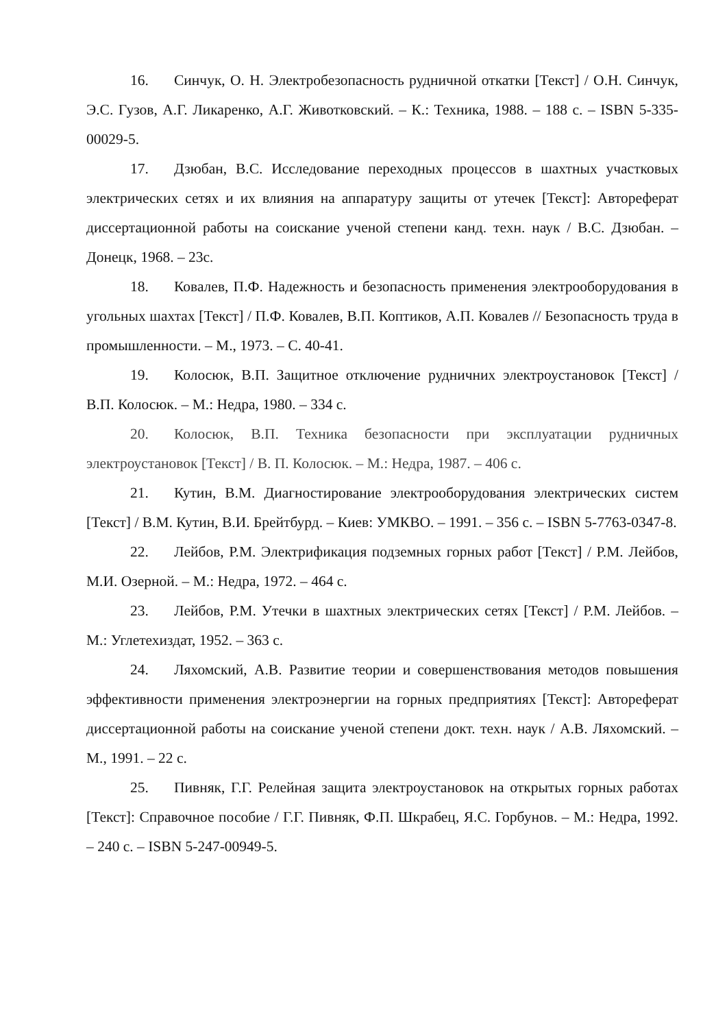16. Синчук, О. Н. Электробезопасность рудничной откатки [Текст] / О.Н. Синчук, Э.С. Гузов, А.Г. Ликаренко, А.Г. Животковский. – К.: Техника, 1988. – 188 с. – ISBN 5-335-00029-5.
17. Дзюбан, В.С. Исследование переходных процессов в шахтных участковых электрических сетях и их влияния на аппаратуру защиты от утечек [Текст]: Автореферат диссертационной работы на соискание ученой степени канд. техн. наук / В.С. Дзюбан. – Донецк, 1968. – 23с.
18. Ковалев, П.Ф. Надежность и безопасность применения электрооборудования в угольных шахтах [Текст] / П.Ф. Ковалев, В.П. Коптиков, А.П. Ковалев // Безопасность труда в промышленности. – М., 1973. – С. 40-41.
19. Колосюк, В.П. Защитное отключение рудничних электроустановок [Текст] / В.П. Колосюк. – М.: Недра, 1980. – 334 с.
20. Колосюк, В.П. Техника безопасности при эксплуатации рудничных электроустановок [Текст] / В. П. Колосюк. – М.: Недра, 1987. – 406 с.
21. Кутин, В.М. Диагностирование электрооборудования электрических систем [Текст] / В.М. Кутин, В.И. Брейтбурд. – Киев: УМКВО. – 1991. – 356 с. – ISBN 5-7763-0347-8.
22. Лейбов, Р.М. Электрификация подземных горных работ [Текст] / Р.М. Лейбов, М.И. Озерной. – М.: Недра, 1972. – 464 с.
23. Лейбов, Р.М. Утечки в шахтных электрических сетях [Текст] / Р.М. Лейбов. – М.: Углетехиздат, 1952. – 363 с.
24. Ляхомский, А.В. Развитие теории и совершенствования методов повышения эффективности применения электроэнергии на горных предприятиях [Текст]: Автореферат диссертационной работы на соискание ученой степени докт. техн. наук / А.В. Ляхомский. – М., 1991. – 22 с.
25. Пивняк, Г.Г. Релейная защита электроустановок на открытых горных работах [Текст]: Справочное пособие / Г.Г. Пивняк, Ф.П. Шкрабец, Я.С. Горбунов. – М.: Недра, 1992. – 240 с. – ISBN 5-247-00949-5.